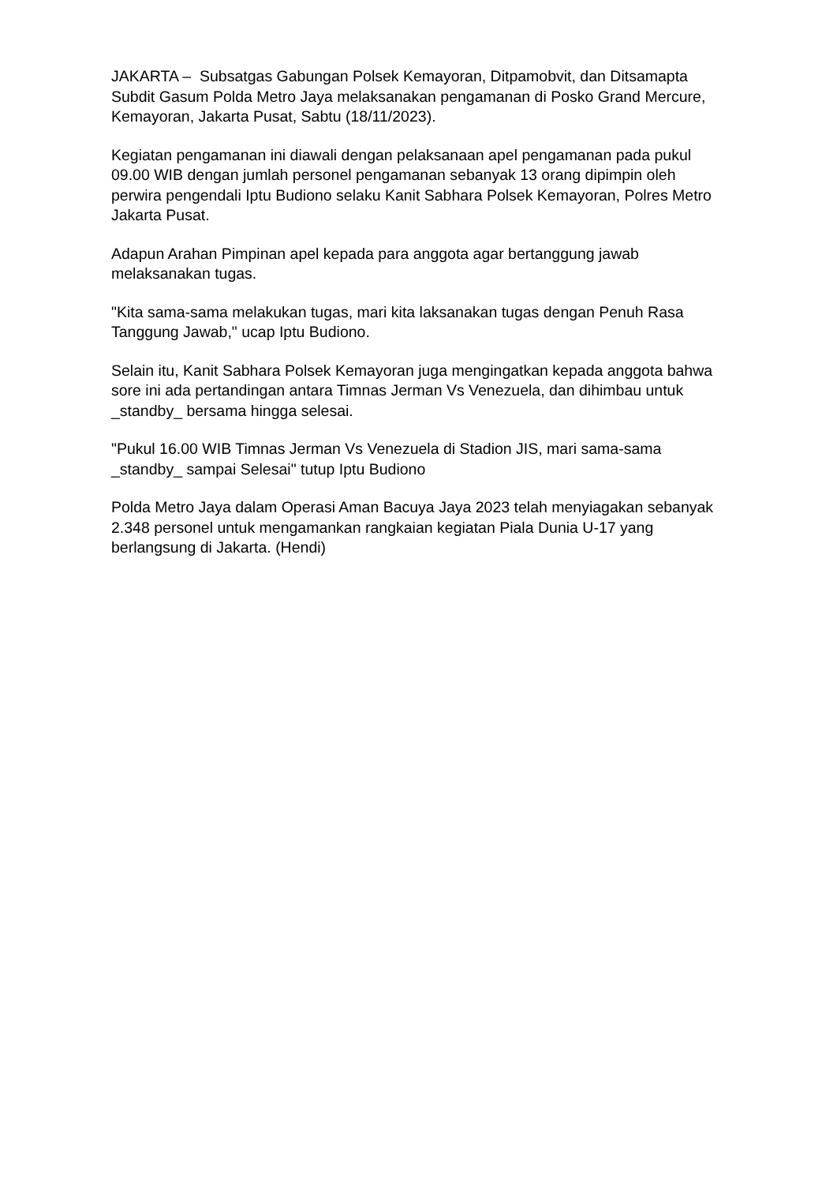JAKARTA – Subsatgas Gabungan Polsek Kemayoran, Ditpamobvit, dan Ditsamapta Subdit Gasum Polda Metro Jaya melaksanakan pengamanan di Posko Grand Mercure, Kemayoran, Jakarta Pusat, Sabtu (18/11/2023).
Kegiatan pengamanan ini diawali dengan pelaksanaan apel pengamanan pada pukul 09.00 WIB dengan jumlah personel pengamanan sebanyak 13 orang dipimpin oleh perwira pengendali Iptu Budiono selaku Kanit Sabhara Polsek Kemayoran, Polres Metro Jakarta Pusat.
Adapun Arahan Pimpinan apel kepada para anggota agar bertanggung jawab melaksanakan tugas.
"Kita sama-sama melakukan tugas, mari kita laksanakan tugas dengan Penuh Rasa Tanggung Jawab," ucap Iptu Budiono.
Selain itu, Kanit Sabhara Polsek Kemayoran juga mengingatkan kepada anggota bahwa sore ini ada pertandingan antara Timnas Jerman Vs Venezuela, dan dihimbau untuk _standby_ bersama hingga selesai.
"Pukul 16.00 WIB Timnas Jerman Vs Venezuela di Stadion JIS, mari sama-sama _standby_ sampai Selesai" tutup Iptu Budiono
Polda Metro Jaya dalam Operasi Aman Bacuya Jaya 2023 telah menyiagakan sebanyak 2.348 personel untuk mengamankan rangkaian kegiatan Piala Dunia U-17 yang berlangsung di Jakarta. (Hendi)